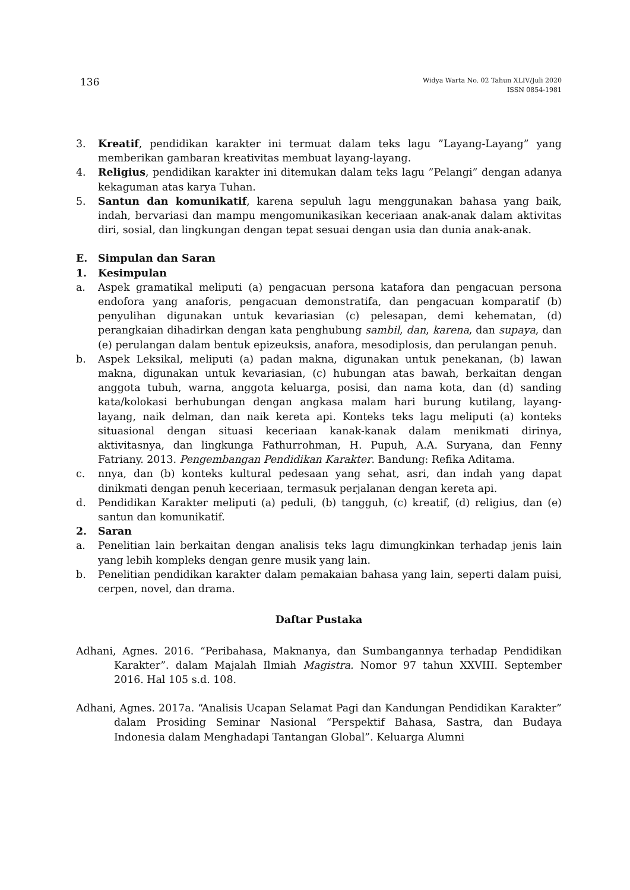136
Widya Warta No. 02 Tahun XLIV/Juli 2020
ISSN 0854-1981
3. Kreatif, pendidikan karakter ini termuat dalam teks lagu ”Layang-Layang” yang memberikan gambaran kreativitas membuat layang-layang.
4. Religius, pendidikan karakter ini ditemukan dalam teks lagu ”Pelangi” dengan adanya kekaguman atas karya Tuhan.
5. Santun dan komunikatif, karena sepuluh lagu menggunakan bahasa yang baik, indah, bervariasi dan mampu mengomunikasikan keceriaan anak-anak dalam aktivitas diri, sosial, dan lingkungan dengan tepat sesuai dengan usia dan dunia anak-anak.
E. Simpulan dan Saran
1. Kesimpulan
a. Aspek gramatikal meliputi (a) pengacuan persona katafora dan pengacuan persona endofora yang anaforis, pengacuan demonstratifa, dan pengacuan komparatif (b) penyulihan digunakan untuk kevariasian (c) pelesapan, demi kehematan, (d) perangkaian dihadirkan dengan kata penghubung sambil, dan, karena, dan supaya, dan (e) perulangan dalam bentuk epizeuksis, anafora, mesodiplosis, dan perulangan penuh.
b. Aspek Leksikal, meliputi (a) padan makna, digunakan untuk penekanan, (b) lawan makna, digunakan untuk kevariasian, (c) hubungan atas bawah, berkaitan dengan anggota tubuh, warna, anggota keluarga, posisi, dan nama kota, dan (d) sanding kata/kolokasi berhubungan dengan angkasa malam hari burung kutilang, layang-layang, naik delman, dan naik kereta api. Konteks teks lagu meliputi (a) konteks situasional dengan situasi keceriaan kanak-kanak dalam menikmati dirinya, aktivitasnya, dan lingkunga Fathurrohman, H. Pupuh, A.A. Suryana, dan Fenny Fatriany. 2013. Pengembangan Pendidikan Karakter. Bandung: Refika Aditama.
c. nnya, dan (b) konteks kultural pedesaan yang sehat, asri, dan indah yang dapat dinikmati dengan penuh keceriaan, termasuk perjalanan dengan kereta api.
d. Pendidikan Karakter meliputi (a) peduli, (b) tangguh, (c) kreatif, (d) religius, dan (e) santun dan komunikatif.
2. Saran
a. Penelitian lain berkaitan dengan analisis teks lagu dimungkinkan terhadap jenis lain yang lebih kompleks dengan genre musik yang lain.
b. Penelitian pendidikan karakter dalam pemakaian bahasa yang lain, seperti dalam puisi, cerpen, novel, dan drama.
Daftar Pustaka
Adhani, Agnes. 2016. “Peribahasa, Maknanya, dan Sumbangannya terhadap Pendidikan Karakter”. dalam Majalah Ilmiah Magistra. Nomor 97 tahun XXVIII. September 2016. Hal 105 s.d. 108.
Adhani, Agnes. 2017a. “Analisis Ucapan Selamat Pagi dan Kandungan Pendidikan Karakter” dalam Prosiding Seminar Nasional “Perspektif Bahasa, Sastra, dan Budaya Indonesia dalam Menghadapi Tantangan Global”. Keluarga Alumni